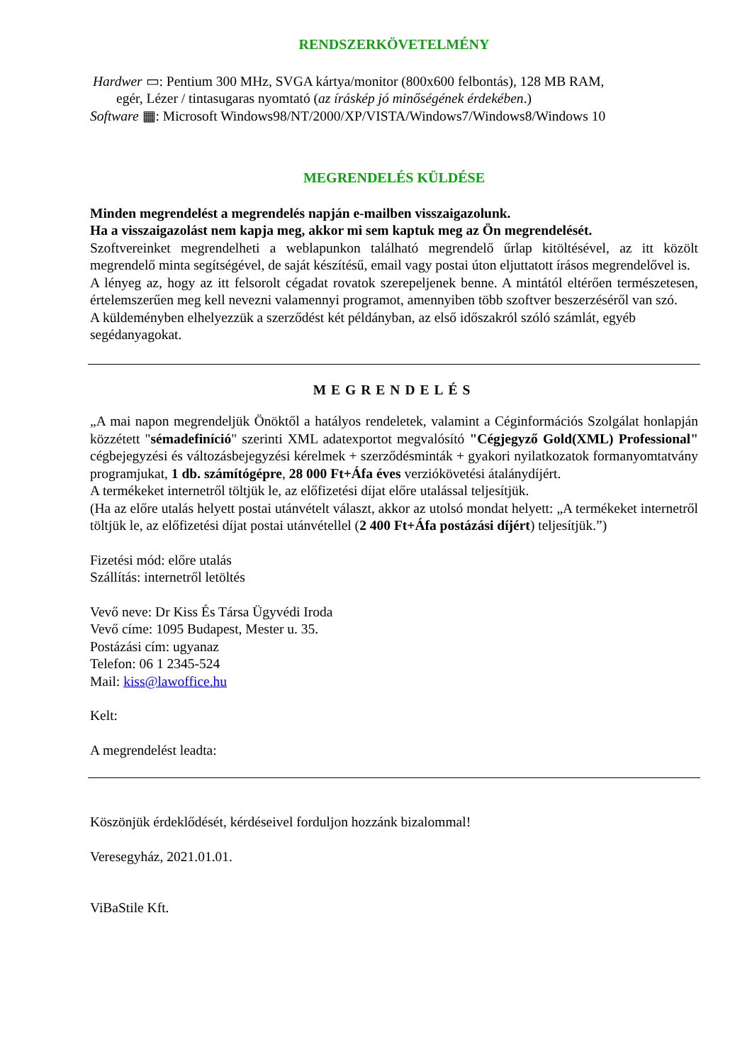RENDSZERKÖVETELMÉNY
Hardwer ▭: Pentium 300 MHz, SVGA kártya/monitor (800x600 felbontás), 128 MB RAM,
egér, Lézer / tintasugaras nyomtató (az íráskép jó minőségének érdekében.)
Software ▦: Microsoft Windows98/NT/2000/XP/VISTA/Windows7/Windows8/Windows 10
MEGRENDELÉS KÜLDÉSE
Minden megrendelést a megrendelés napján e-mailben visszaigazolunk.
Ha a visszaigazolást nem kapja meg, akkor mi sem kaptuk meg az Ön megrendelését.
Szoftvereinket megrendelheti a weblapunkon található megrendelő űrlap kitöltésével, az itt közölt megrendelő minta segítségével, de saját készítésű, email vagy postai úton eljuttatott írásos megrendelővel is.
A lényeg az, hogy az itt felsorolt cégadat rovatok szerepeljenek benne. A mintától eltérően természetesen, értelemszerűen meg kell nevezni valamennyi programot, amennyiben több szoftver beszerzéséről van szó.
A küldeményben elhelyezzük a szerződést két példányban, az első időszakról szóló számlát, egyéb segédanyagokat.
MEGRENDELÉS
„A mai napon megrendeljük Önöktől a hatályos rendeletek, valamint a Céginformációs Szolgálat honlapján közzétett "sémadefiníció" szerinti XML adatexportot megvalósító "Cégjegyző Gold(XML) Professional" cégbejegyzési és változásbejegyzési kérelmek + szerződésminták + gyakori nyilatkozatok formanyomtatvány programjukat, 1 db. számítógépre, 28 000 Ft+Áfa éves verziókövetési átalánydíjért.
A termékeket internetről töltjük le, az előfizetési díjat előre utalással teljesítjük.
(Ha az előre utalás helyett postai utánvételt választ, akkor az utolsó mondat helyett: „A termékeket internetről töltjük le, az előfizetési díjat postai utánvétellel (2 400 Ft+Áfa postázási díjért) teljesítjük.”)
Fizetési mód: előre utalás
Szállítás: internetről letöltés
Vevő neve: Dr Kiss És Társa Ügyvédi Iroda
Vevő címe: 1095 Budapest, Mester u. 35.
Postázási cím: ugyanaz
Telefon: 06 1 2345-524
Mail: kiss@lawoffice.hu
Kelt:
A megrendelést leadta:
Köszönjük érdeklődését, kérdéseivel forduljon hozzánk bizalommal!
Veresegyház, 2021.01.01.
ViBaStile Kft.